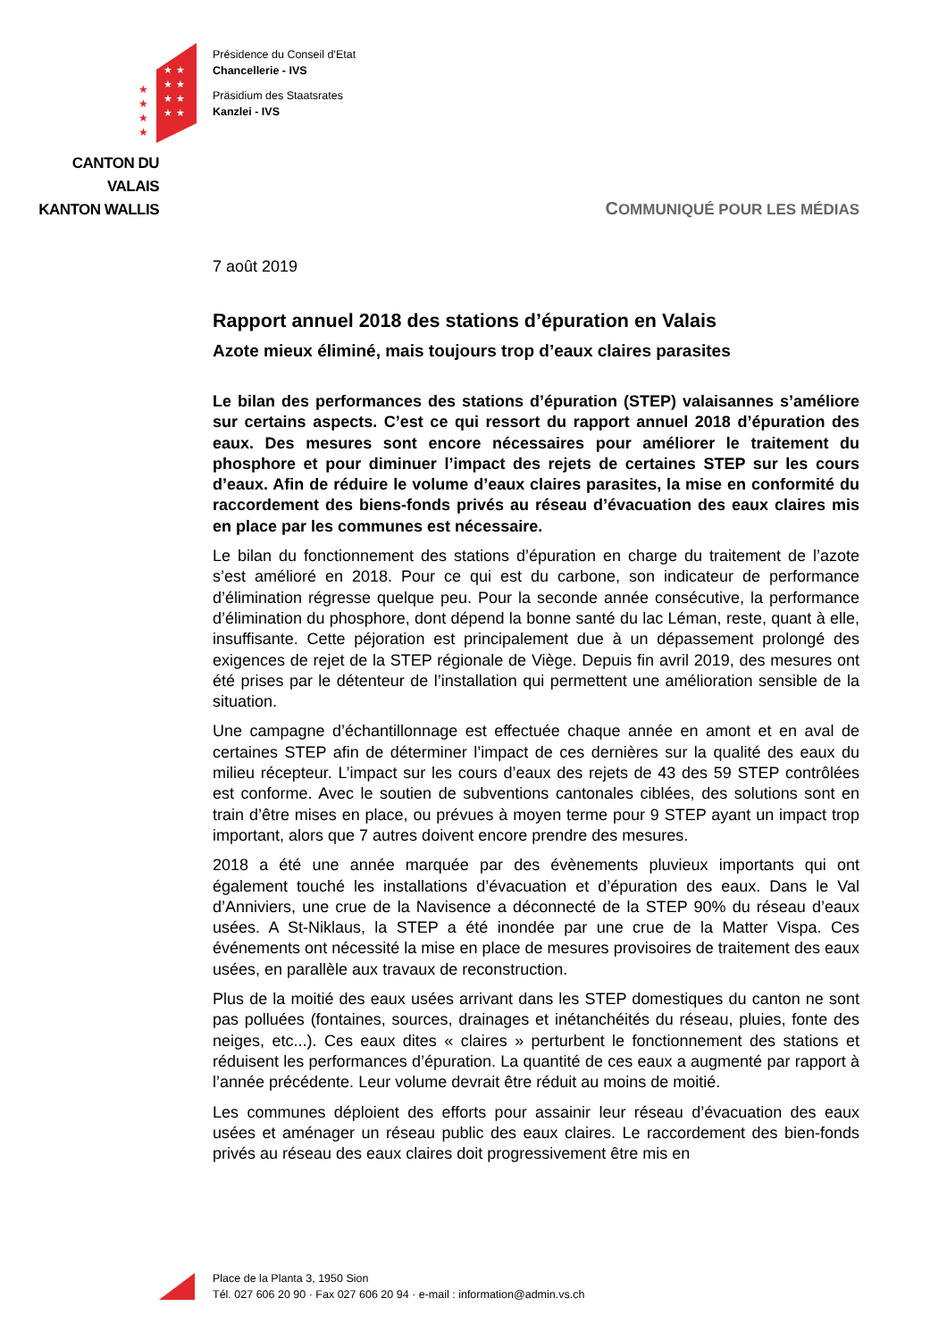★
★
★
★
★
★
★
★
★
★
★
★
CANTON DU VALAIS
KANTON WALLIS
Présidence du Conseil d'Etat
Chancellerie - IVS
Präsidium des Staatsrates
Kanzlei - IVS
COMMUNIQUÉ POUR LES MÉDIAS
7 août 2019
Rapport annuel 2018 des stations d’épuration en Valais
Azote mieux éliminé, mais toujours trop d’eaux claires parasites
Le bilan des performances des stations d’épuration (STEP) valaisannes s’améliore sur certains aspects. C’est ce qui ressort du rapport annuel 2018 d’épuration des eaux. Des mesures sont encore nécessaires pour améliorer le traitement du phosphore et pour diminuer l’impact des rejets de certaines STEP sur les cours d’eaux. Afin de réduire le volume d’eaux claires parasites, la mise en conformité du raccordement des biens-fonds privés au réseau d’évacuation des eaux claires mis en place par les communes est nécessaire.
Le bilan du fonctionnement des stations d’épuration en charge du traitement de l’azote s’est amélioré en 2018. Pour ce qui est du carbone, son indicateur de performance d’élimination régresse quelque peu. Pour la seconde année consécutive, la performance d’élimination du phosphore, dont dépend la bonne santé du lac Léman, reste, quant à elle, insuffisante. Cette péjoration est principalement due à un dépassement prolongé des exigences de rejet de la STEP régionale de Viège. Depuis fin avril 2019, des mesures ont été prises par le détenteur de l’installation qui permettent une amélioration sensible de la situation.
Une campagne d’échantillonnage est effectuée chaque année en amont et en aval de certaines STEP afin de déterminer l’impact de ces dernières sur la qualité des eaux du milieu récepteur. L’impact sur les cours d’eaux des rejets de 43 des 59 STEP contrôlées est conforme. Avec le soutien de subventions cantonales ciblées, des solutions sont en train d’être mises en place, ou prévues à moyen terme pour 9 STEP ayant un impact trop important, alors que 7 autres doivent encore prendre des mesures.
2018 a été une année marquée par des évènements pluvieux importants qui ont également touché les installations d’évacuation et d’épuration des eaux. Dans le Val d’Anniviers, une crue de la Navisence a déconnecté de la STEP 90% du réseau d’eaux usées. A St-Niklaus, la STEP a été inondée par une crue de la Matter Vispa. Ces événements ont nécessité la mise en place de mesures provisoires de traitement des eaux usées, en parallèle aux travaux de reconstruction.
Plus de la moitié des eaux usées arrivant dans les STEP domestiques du canton ne sont pas polluées (fontaines, sources, drainages et inétanchéités du réseau, pluies, fonte des neiges, etc...). Ces eaux dites « claires » perturbent le fonctionnement des stations et réduisent les performances d’épuration. La quantité de ces eaux a augmenté par rapport à l’année précédente. Leur volume devrait être réduit au moins de moitié.
Les communes déploient des efforts pour assainir leur réseau d’évacuation des eaux usées et aménager un réseau public des eaux claires. Le raccordement des bien-fonds privés au réseau des eaux claires doit progressivement être mis en
Place de la Planta 3, 1950 Sion
Tél. 027 606 20 90 · Fax 027 606 20 94 · e-mail : information@admin.vs.ch